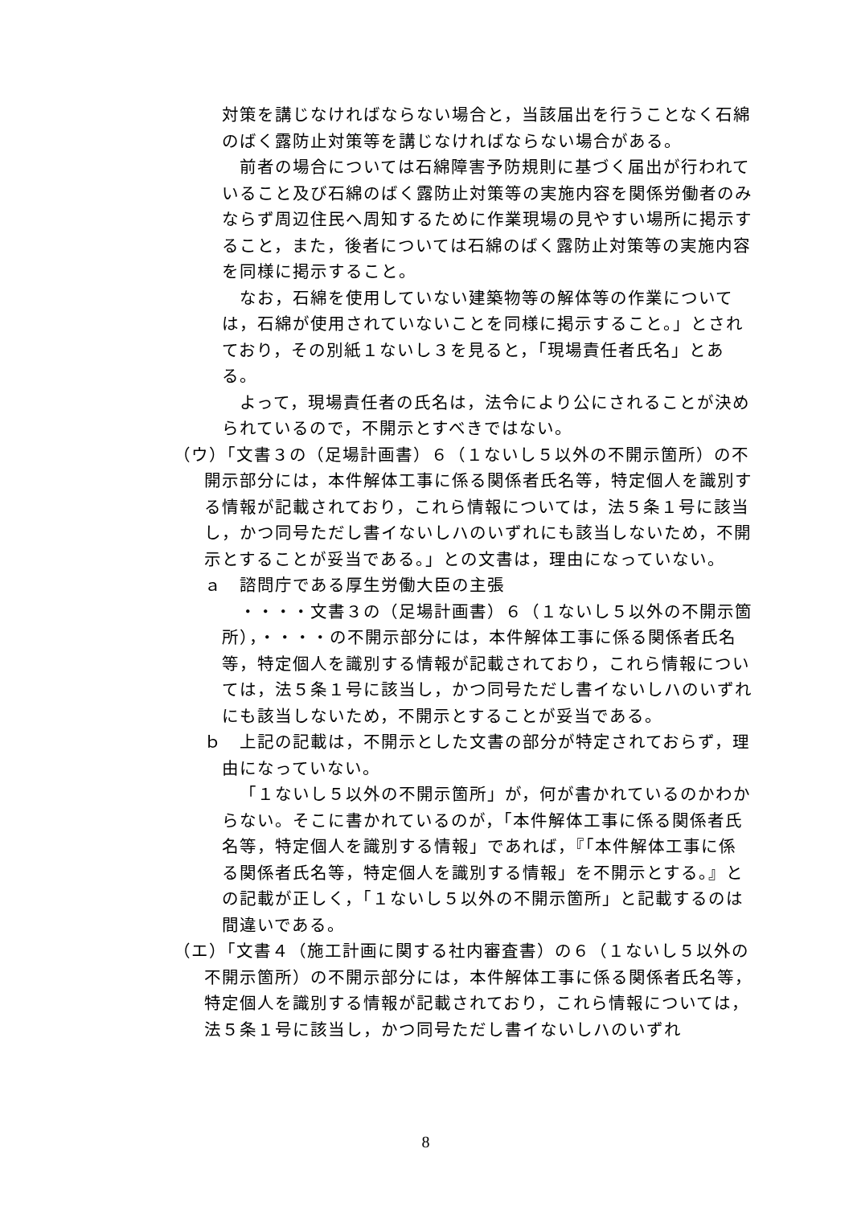対策を講じなければならない場合と，当該届出を行うことなく石綿のばく露防止対策等を講じなければならない場合がある。
前者の場合については石綿障害予防規則に基づく届出が行われていること及び石綿のばく露防止対策等の実施内容を関係労働者のみならず周辺住民へ周知するために作業現場の見やすい場所に掲示すること，また，後者については石綿のばく露防止対策等の実施内容を同様に掲示すること。
なお，石綿を使用していない建築物等の解体等の作業については，石綿が使用されていないことを同様に掲示すること。」とされており，その別紙１ないし３を見ると，「現場責任者氏名」とある。
よって，現場責任者の氏名は，法令により公にされることが決められているので，不開示とすべきではない。
（ウ）「文書３の（足場計画書）６（１ないし５以外の不開示箇所）の不開示部分には，本件解体工事に係る関係者氏名等，特定個人を識別する情報が記載されており，これら情報については，法５条１号に該当し，かつ同号ただし書イないしハのいずれにも該当しないため，不開示とすることが妥当である。」との文書は，理由になっていない。
ａ　諮問庁である厚生労働大臣の主張
・・・・文書３の（足場計画書）６（１ないし５以外の不開示箇所），・・・・の不開示部分には，本件解体工事に係る関係者氏名等，特定個人を識別する情報が記載されており，これら情報については，法５条１号に該当し，かつ同号ただし書イないしハのいずれにも該当しないため，不開示とすることが妥当である。
ｂ　上記の記載は，不開示とした文書の部分が特定されておらず，理由になっていない。
「１ないし５以外の不開示箇所」が，何が書かれているのかわからない。そこに書かれているのが，「本件解体工事に係る関係者氏名等，特定個人を識別する情報」であれば，『「本件解体工事に係る関係者氏名等，特定個人を識別する情報」を不開示とする。』との記載が正しく，「１ないし５以外の不開示箇所」と記載するのは間違いである。
（エ）「文書４（施工計画に関する社内審査書）の６（１ないし５以外の不開示箇所）の不開示部分には，本件解体工事に係る関係者氏名等，特定個人を識別する情報が記載されており，これら情報については，法５条１号に該当し，かつ同号ただし書イないしハのいずれ
8